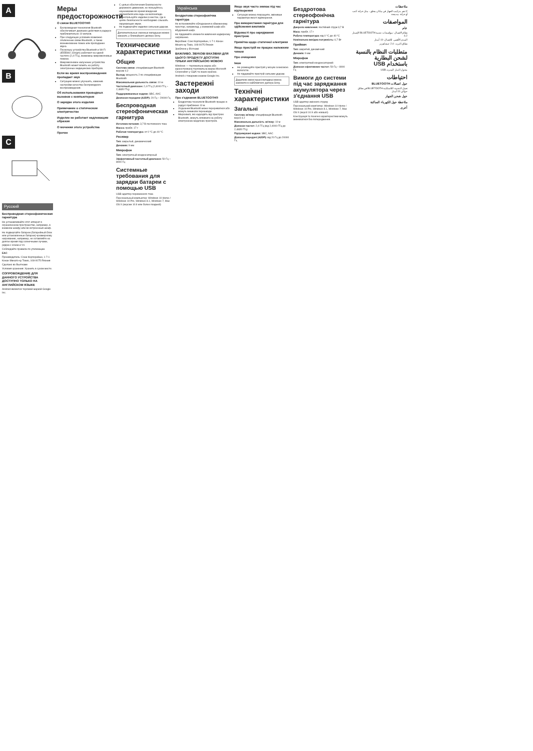A
B
C
Русский
Беспроводная стереофоническая гарнитура
Не устанавливайте этот аппарат в ограниченном пространстве, например, в книжном шкафу или во встроенный шкаф.
Не подвергайте батареи (батарейный блок или установленные батареи) чрезмерному нагреванию, например, не оставляйте на долгое время под солнечными лучами, рядом с огнем и т.п.
Соблюдайте правила по утилизации.
EAC
Производитель: Сони Корпорейшн, 1-7-1 Конан Минато-ку Токио, 108-0075 Япония
Сделано во Вьетнаме
Условия хранения: Хранить в сухом месте.
СОПРОВОЖДЕНИЕ ДЛЯ ДАННОГО УСТРОЙСТВА ДОСТУПНО ТОЛЬКО НА АНГЛИЙСКОМ ЯЗЫКЕ
Android является торговой маркой Google Inc.
Меры предосторожности
О связи BLUETOOTH®
Беспроводная технология Bluetooth обеспечивает диапазон действия в радиусе приблизительно 10 метров.
При следующих условиях возможно отключение связи Bluetooth, а также возникновение помех или пропадание звука.
Поскольку устройства Bluetooth и Wi-Fi (IEEE802.11b/g/n) работают на одной частоте (2,4 ГГц), возможны микроволновые помехи.
Микроволновое излучение устройства Bluetooth может влиять на работу электронных медицинских приборов.
Если во время воспроизведения пропадает звук
Ситуацию можно улучшить, изменив настройки качества беспроводного воспроизведения.
Об использовании проводных вызовов с компьютером
О зарядке этого изделия
Примечание о статическом электричестве
Изделие не работает надлежащим образом
О мочении этого устройства
Прочее
С целью обеспечения безопасности дорожного движения, не пользуйтесь наушниками во время вождения автомобиля или езды на велосипеде.
Не используйте изделие в местах, где в целях безопасности необходимо слышать окружающие звуки.
Не подвергайте изделие сильным ударам.
Дополнительные сменные вкладыши можно заказать у ближайшего дилера Sony.
Технические характеристики
Общие
Система связи: спецификация Bluetooth версии 4.2
Выход: мощность 2 по спецификации Bluetooth
Максимальная дальность связи: 10 м
Частотный диапазон: 2,4 ГГц (2,4000 ГГц – 2,4835 ГГц)
Поддерживаемые кодеки: SBC, AAC
Диапазон передачи (A2DP): 20 Гц – 20000 Гц
Беспроводная стереофоническая гарнитура
Источник питания: 3,7 В постоянного тока
Масса: прибл. 17 г
Рабочая температура: от 0 °C до 40 °C
Ресивер
Тип: закрытый, динамический
Динамик: 9 мм
Микрофон
Тип: электретный конденсаторный
Эффективный частотный диапазон: 50 Гц – 8000 Гц
Системные требования для зарядки батареи с помощью USB
USB-адаптер переменного тока
Персональный компьютер: Windows 10 Home / Windows 10 Pro, Windows 8.1, Windows 7, Mac OS X (версии 10.9 или более поздней)
Українська
Бездротова стереофонічна гарнітура
Не встановлюйте обладнання в обмеженому просторі, наприклад, у книжковій шафі або вбудованій шафі.
Не піддавайте елементи живлення надмірному нагріванню.
Виробник: Соні Корпорейшн, 1-7-1 Конан Мінато-ку Токіо, 108-0075 Японія
Зроблено у В'єтнамі
ВАЖЛИВО. ЗВУКОВІ ВКАЗІВКИ ДЛЯ ЦЬОГО ПРОДУКТУ ДОСТУПНІ ТІЛЬКИ АНГЛІЙСЬКОЮ МОВОЮ
Windows — торговельна марка або зареєстрована торговельна марка Microsoft Corporation у США та інших країнах.
Android є товарним знаком Google Inc.
Застережні заходи
Про з'єднання BLUETOOTH®
Бездротова технологія Bluetooth працює в радіусі приблизно 10 м.
З'єднання Bluetooth може перериватися або можуть виникати перешкоди.
Мікрохвилі, які надходять від пристрою Bluetooth, можуть впливати на роботу електронних медичних пристроїв.
Якщо звук часто зникає під час відтворення
Ситуацію можна покращити, змінивши параметри якості відтворення.
Про використання гарнітури для здійснення викликів
Відомості про заряджання пристрою
Примітка щодо статичної електрики
Якщо пристрій не працює належним чином
Про очищення
Інше
Не розміщуйте пристрій у місцях із високою вологістю.
Не піддавайте пристрій сильним ударам.
Додаткові змінні вушні вкладиші можна замовити в найближчого дилера Sony.
Технічні характеристики
Загальні
Система зв'язку: специфікація Bluetooth версії 4.2
Максимальна дальність зв'язку: 10 м
Діапазон частот: 2,4 ГГц (від 2,4000 ГГц до 2,4835 ГГц)
Підтримувані кодеки: SBC, AAC
Діапазон передачі (A2DP): від 20 Гц до 20000 Гц
Бездротова стереофонічна гарнітура
Джерело живлення: постійний струм 3,7 В
Маса: прибл. 17 г
Робоча температура: від 0 °C до 40 °C
Номінальна вихідна потужність: 0,7 Вт
Приймач
Тип: закритий, динамічний
Динамік: 9 мм
Мікрофон
Тип: електретний конденсаторний
Діапазон ефективних частот: 50 Гц – 8000 Гц
Вимоги до системи під час заряджання акумулятора через з'єднання USB
USB-адаптер змінного струму
Персональний комп'ютер: Windows 10 Home / Windows 10 Pro, Windows 8.1, Windows 7, Mac OS X (версії 10.9 або новішої)
Конструкція та технічні характеристики можуть змінюватися без попередження.
ملاحظات
لا تقم بتركيب الجهاز في مكان مغلق، مثل خزانة كتب أو خزانة مدمجة.
المواصفات
عام
نظام الاتصال: مواصفات تقنية BLUETOOTH الإصدار 4.2
المدى الأقصى للاتصال: 10 أمتار
نطاق التردد: 2.4 جيجاهرتز
متطلبات النظام بالنسبة لشحن البطارية باستخدام USB
محول التيار المتردد USB
احتياطات
حول اتصالات BLUETOOTH
تعمل التقنية اللاسلكية BLUETOOTH في نطاق حوالي 10 أمتار.
حول شحن الجهاز
ملاحظة حول الكهرباء الساكنة
أخرى